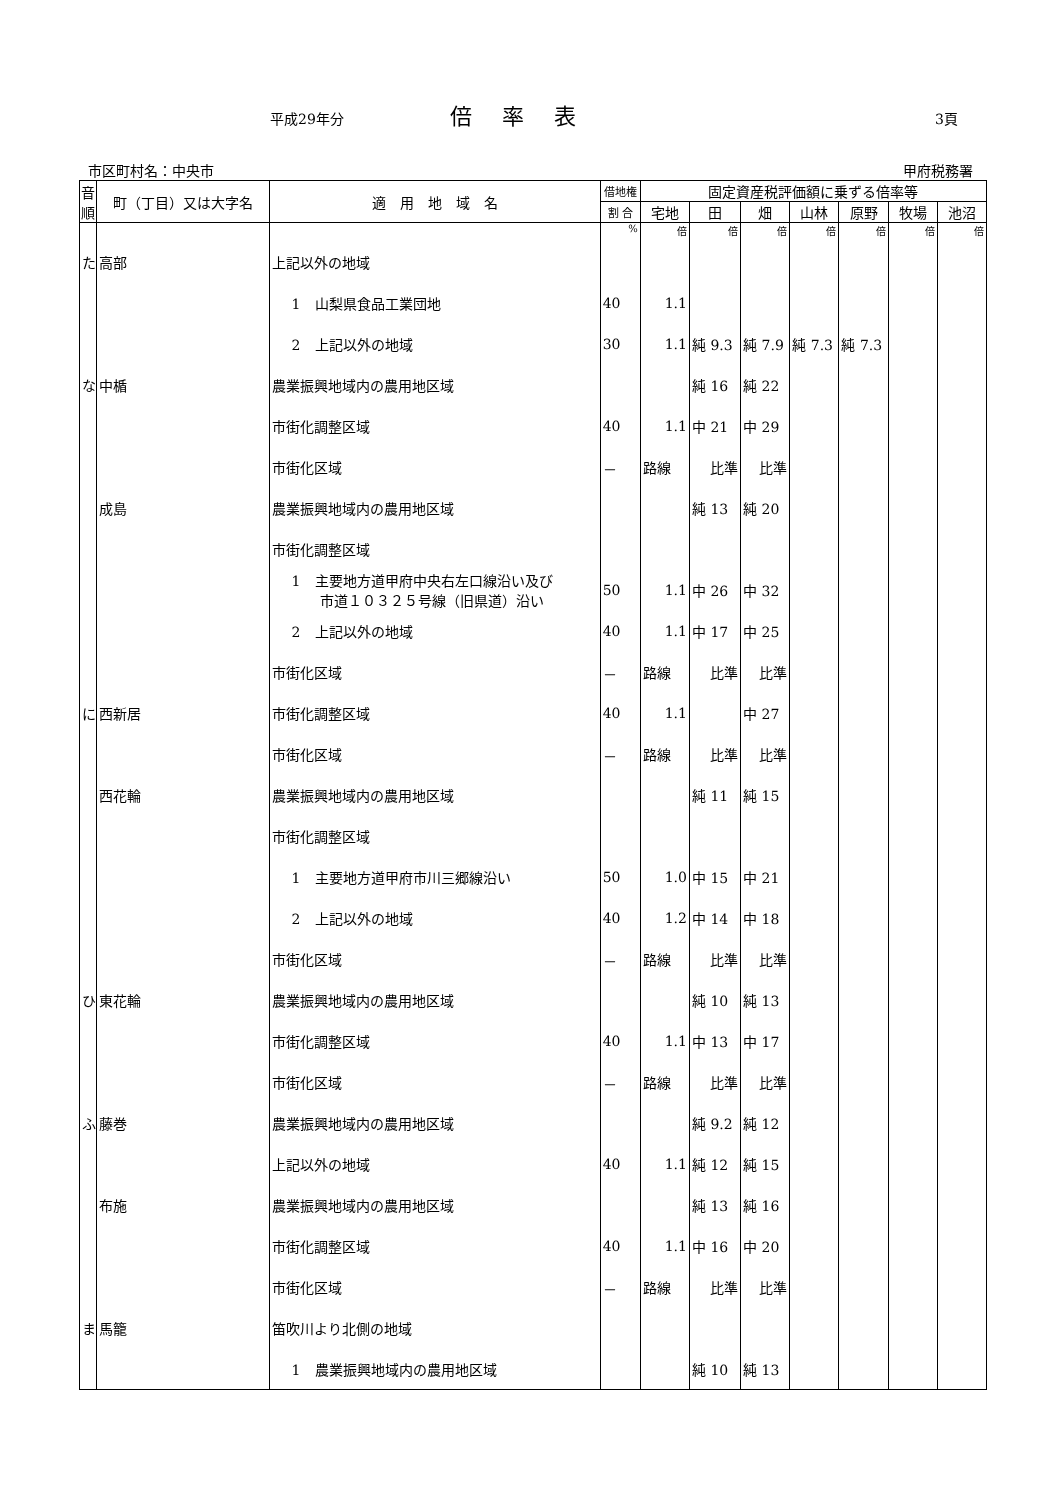平成29年分 倍率表 3頁
市区町村名：中央市 甲府税務署
| 音順 | 町（丁目）又は大字名 | 適 用 地 域 名 | 借地権 | 固定資産税評価額に乗ずる倍率等 | | | | | | |
| --- | --- | --- | --- | --- | --- | --- | --- | --- | --- | --- |
| | | | 割 合 | 宅地 | 田 | 畑 | 山林 | 原野 | 牧場 | 池沼 |
| | | | % | 倍 | 倍 | 倍 | 倍 | 倍 | 倍 | 倍 |
| た | 高部 | 上記以外の地域 | | | | | | | | |
| | | 1 山梨県食品工業団地 | 40 | 1.1 | | | | | | |
| | | 2 上記以外の地域 | 30 | 1.1 | 純 9.3 | 純 7.9 | 純 7.3 | 純 7.3 | | |
| な | 中楯 | 農業振興地域内の農用地区域 | | | 純 16 | 純 22 | | | | |
| | | 市街化調整区域 | 40 | 1.1 | 中 21 | 中 29 | | | | |
| | | 市街化区域 | － | 路線 | 比準 | 比準 | | | | |
| | 成島 | 農業振興地域内の農用地区域 | | | 純 13 | 純 20 | | | | |
| | | 市街化調整区域 | | | | | | | | |
| | | 1 主要地方道甲府中央右左口線沿い及び 市道１０３２５号線（旧県道）沿い | 50 | 1.1 | 中 26 | 中 32 | | | | |
| | | 2 上記以外の地域 | 40 | 1.1 | 中 17 | 中 25 | | | | |
| | | 市街化区域 | － | 路線 | 比準 | 比準 | | | | |
| に | 西新居 | 市街化調整区域 | 40 | 1.1 | | 中 27 | | | | |
| | | 市街化区域 | － | 路線 | 比準 | 比準 | | | | |
| | 西花輪 | 農業振興地域内の農用地区域 | | | 純 11 | 純 15 | | | | |
| | | 市街化調整区域 | | | | | | | | |
| | | 1 主要地方道甲府市川三郷線沿い | 50 | 1.0 | 中 15 | 中 21 | | | | |
| | | 2 上記以外の地域 | 40 | 1.2 | 中 14 | 中 18 | | | | |
| | | 市街化区域 | － | 路線 | 比準 | 比準 | | | | |
| ひ | 東花輪 | 農業振興地域内の農用地区域 | | | 純 10 | 純 13 | | | | |
| | | 市街化調整区域 | 40 | 1.1 | 中 13 | 中 17 | | | | |
| | | 市街化区域 | － | 路線 | 比準 | 比準 | | | | |
| ふ | 藤巻 | 農業振興地域内の農用地区域 | | | 純 9.2 | 純 12 | | | | |
| | | 上記以外の地域 | 40 | 1.1 | 純 12 | 純 15 | | | | |
| | 布施 | 農業振興地域内の農用地区域 | | | 純 13 | 純 16 | | | | |
| | | 市街化調整区域 | 40 | 1.1 | 中 16 | 中 20 | | | | |
| | | 市街化区域 | － | 路線 | 比準 | 比準 | | | | |
| ま | 馬籠 | 笛吹川より北側の地域 | | | | | | | | |
| | | 1 農業振興地域内の農用地区域 | | | 純 10 | 純 13 | | | | |